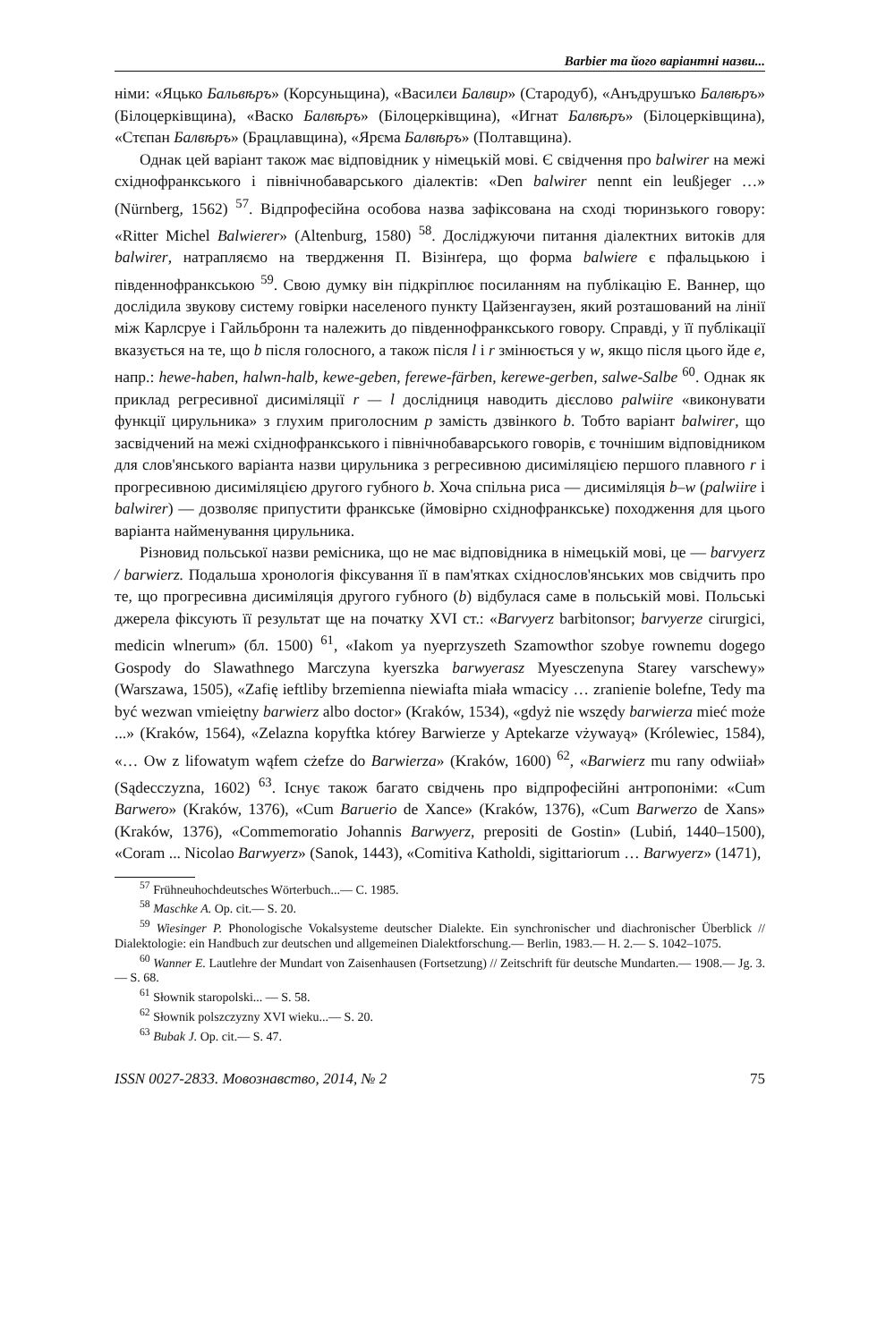Barbier та його варіантні назви...
німи: «Яцько Бальвѣръ» (Корсуньщина), «Василєи Балвир» (Стародуб), «Анъдрушъко Балвѣръ» (Білоцерківщина), «Васко Балвѣръ» (Білоцерківщина), «Игнат Балвѣръ» (Білоцерківщина), «Стєпан Балвѣръ» (Брацлавщина), «Ярєма Балвѣръ» (Полтавщина).
Однак цей варіант також має відповідник у німецькій мові. Є свідчення про balwirer на межі східнофранкського і північнобаварського діалектів: «Den balwirer nennt ein leußjeger …» (Nürnberg, 1562) <sup>57</sup>. Відпрофесійна особова назва зафіксована на сході тюринзького говору: «Ritter Michel Balwierer» (Altenburg, 1580) <sup>58</sup>. Досліджуючи питання діалектних витоків для balwirer, натрапляємо на твердження П. Візінґера, що форма balwiere є пфальцькою і південнофранкською <sup>59</sup>. Свою думку він підкріплює посиланням на публікацію Е. Ваннер, що дослідила звукову систему говірки населеного пункту Цайзенгаузен, який розташований на лінії між Карлсруе і Гайльбронн та належить до південнофранкського говору. Справді, у її публікації вказується на те, що b після голосного, а також після l і r змінюється у w, якщо після цього йде e, напр.: hewe-haben, halwn-halb, kewe-geben, ferewe-färben, kerewe-gerben, salwe-Salbe <sup>60</sup>. Однак як приклад регресивної дисиміляції r — l дослідниця наводить дієслово palwiire «виконувати функції цирульника» з глухим приголосним p замість дзвінкого b. Тобто варіант balwirer, що засвідчений на межі східнофранкського і північнобаварського говорів, є точнішим відповідником для слов'янського варіанта назви цирульника з регресивною дисиміляцією першого плавного r і прогресивною дисиміляцією другого губного b. Хоча спільна риса — дисиміляція b–w (palwiire і balwirer) — дозволяє припустити франкське (ймовірно східнофранкське) походження для цього варіанта найменування цирульника.
Різновид польської назви ремісника, що не має відповідника в німецькій мові, це — barvyerz / barwierz. Подальша хронологія фіксування її в пам'ятках східнослов'янських мов свідчить про те, що прогресивна дисиміляція другого губного (b) відбулася саме в польській мові. Польські джерела фіксують її результат ще на початку XVI ст.: «Barvyerz barbitonsor; barvyerze cirurgici, medicin wlnerum» (бл. 1500) <sup>61</sup>, «Iakom ya nyeprzyszeth Szamowthor szobye rownemu dogego Gospody do Slawathnego Marczyna kyerszka barwyerasz Myesczenyna Starey varschewy» (Warszawa, 1505), «Zafię ieftliby brzemienna niewiafta miała wmacicy … zranienie bolefne, Tedy ma być wezwan vmieiętny barwierz albo doctor» (Kraków, 1534), «gdyż nie wszędy barwierza mieć może ...» (Kraków, 1564), «Zelazna kopyftka którey Barwierze y Aptekarze vżywayą» (Królewiec, 1584), «… Ow z lifowatym wąfem cżefze do Barwierza» (Kraków, 1600) <sup>62</sup>, «Barwierz mu rany odwiiał» (Sądecczyzna, 1602) <sup>63</sup>. Існує також багато свідчень про відпрофесійні антропоніми: «Cum Barwero» (Kraków, 1376), «Cum Baruerio de Xance» (Kraków, 1376), «Cum Barwerzo de Xans» (Kraków, 1376), «Commemoratio Johannis Barwyerz, prepositi de Gostin» (Lubiń, 1440–1500), «Coram ... Nicolao Barwyerz» (Sanok, 1443), «Comitiva Katholdi, sigittariorum … Barwyerz» (1471),
<sup>57</sup> Frühneuhochdeutsches Wörterbuch...— C. 1985.
<sup>58</sup> Maschke A. Op. cit.— S. 20.
<sup>59</sup> Wiesinger P. Phonologische Vokalsysteme deutscher Dialekte. Ein synchronischer und diachronischer Überblick // Dialektologie: ein Handbuch zur deutschen und allgemeinen Dialektforschung.— Berlin, 1983.— H. 2.— S. 1042–1075.
<sup>60</sup> Wanner E. Lautlehre der Mundart von Zaisenhausen (Fortsetzung) // Zeitschrift für deutsche Mundarten.— 1908.— Jg. 3.— S. 68.
<sup>61</sup> Słownik staropolski... — S. 58.
<sup>62</sup> Słownik polszczyzny XVI wieku...— S. 20.
<sup>63</sup> Bubak J. Op. cit.— S. 47.
ISSN 0027-2833. Мовознавство, 2014, № 2 75